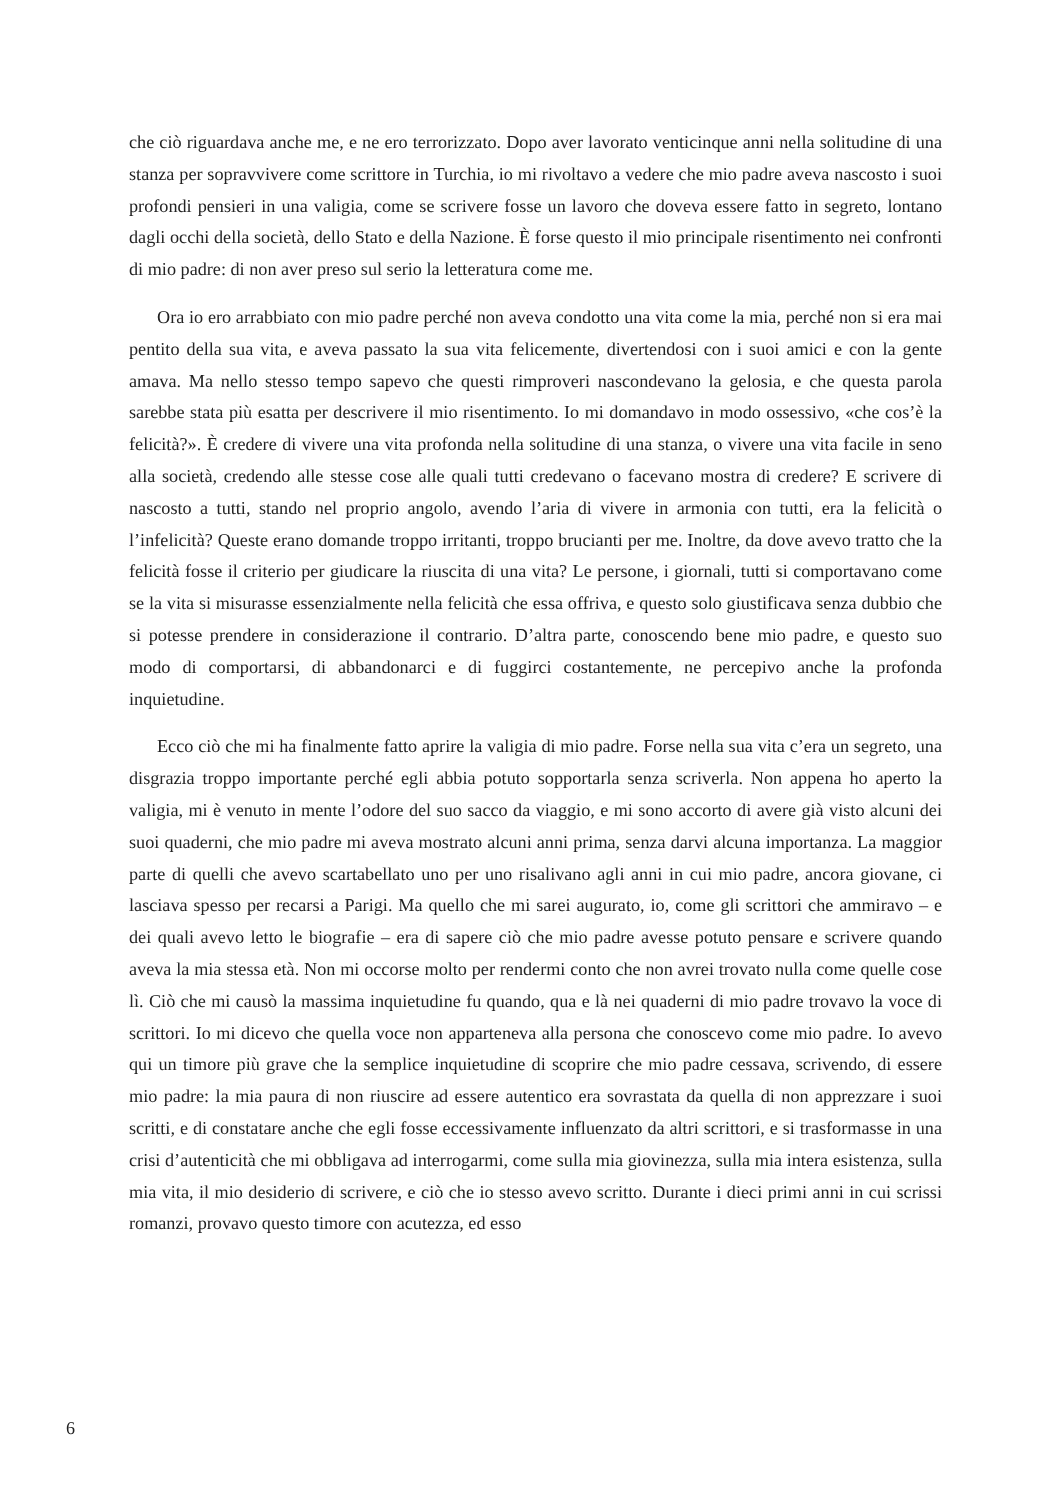che ciò riguardava anche me, e ne ero terrorizzato. Dopo aver lavorato venticinque anni nella solitudine di una stanza per sopravvivere come scrittore in Turchia, io mi rivoltavo a vedere che mio padre aveva nascosto i suoi profondi pensieri in una valigia, come se scrivere fosse un lavoro che doveva essere fatto in segreto, lontano dagli occhi della società, dello Stato e della Nazione. È forse questo il mio principale risentimento nei confronti di mio padre: di non aver preso sul serio la letteratura come me.
Ora io ero arrabbiato con mio padre perché non aveva condotto una vita come la mia, perché non si era mai pentito della sua vita, e aveva passato la sua vita felicemente, divertendosi con i suoi amici e con la gente amava. Ma nello stesso tempo sapevo che questi rimproveri nascondevano la gelosia, e che questa parola sarebbe stata più esatta per descrivere il mio risentimento. Io mi domandavo in modo ossessivo, «che cos’è la felicità?». È credere di vivere una vita profonda nella solitudine di una stanza, o vivere una vita facile in seno alla società, credendo alle stesse cose alle quali tutti credevano o facevano mostra di credere? E scrivere di nascosto a tutti, stando nel proprio angolo, avendo l’aria di vivere in armonia con tutti, era la felicità o l’infelicità? Queste erano domande troppo irritanti, troppo brucianti per me. Inoltre, da dove avevo tratto che la felicità fosse il criterio per giudicare la riuscita di una vita? Le persone, i giornali, tutti si comportavano come se la vita si misurasse essenzialmente nella felicità che essa offriva, e questo solo giustificava senza dubbio che si potesse prendere in considerazione il contrario. D’altra parte, conoscendo bene mio padre, e questo suo modo di comportarsi, di abbandonarci e di fuggirci costantemente, ne percepivo anche la profonda inquietudine.
Ecco ciò che mi ha finalmente fatto aprire la valigia di mio padre. Forse nella sua vita c’era un segreto, una disgrazia troppo importante perché egli abbia potuto sopportarla senza scriverla. Non appena ho aperto la valigia, mi è venuto in mente l’odore del suo sacco da viaggio, e mi sono accorto di avere già visto alcuni dei suoi quaderni, che mio padre mi aveva mostrato alcuni anni prima, senza darvi alcuna importanza. La maggior parte di quelli che avevo scartabellato uno per uno risalivano agli anni in cui mio padre, ancora giovane, ci lasciava spesso per recarsi a Parigi. Ma quello che mi sarei augurato, io, come gli scrittori che ammiravo – e dei quali avevo letto le biografie – era di sapere ciò che mio padre avesse potuto pensare e scrivere quando aveva la mia stessa età. Non mi occorse molto per rendermi conto che non avrei trovato nulla come quelle cose lì. Ciò che mi causò la massima inquietudine fu quando, qua e là nei quaderni di mio padre trovavo la voce di scrittori. Io mi dicevo che quella voce non apparteneva alla persona che conoscevo come mio padre. Io avevo qui un timore più grave che la semplice inquietudine di scoprire che mio padre cessava, scrivendo, di essere mio padre: la mia paura di non riuscire ad essere autentico era sovrastata da quella di non apprezzare i suoi scritti, e di constatare anche che egli fosse eccessivamente influenzato da altri scrittori, e si trasformasse in una crisi d’autenticità che mi obbligava ad interrogarmi, come sulla mia giovinezza, sulla mia intera esistenza, sulla mia vita, il mio desiderio di scrivere, e ciò che io stesso avevo scritto. Durante i dieci primi anni in cui scrissi romanzi, provavo questo timore con acutezza, ed esso
6